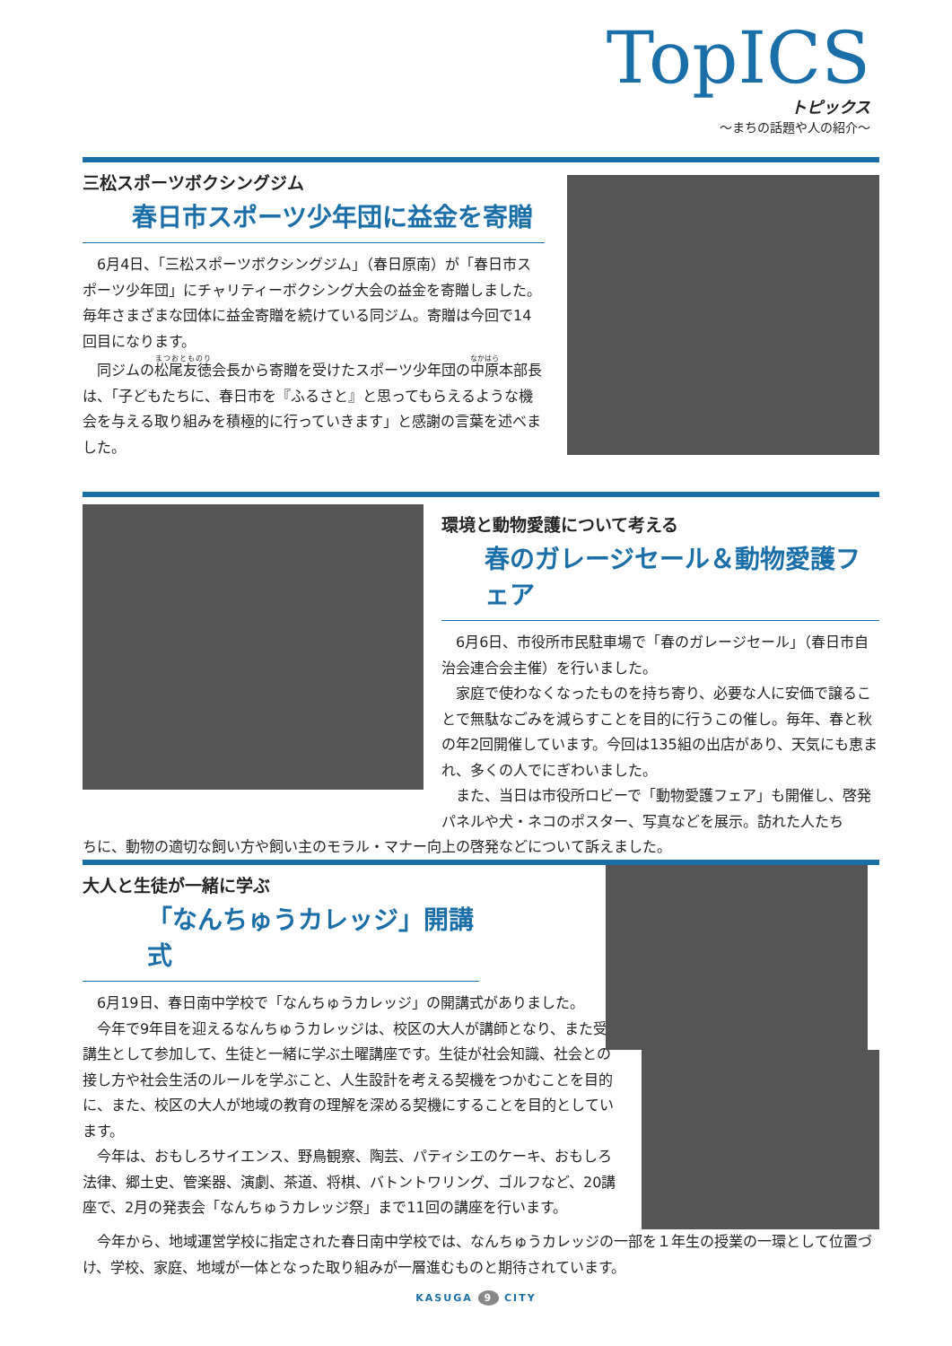TopICS
トピックス
～まちの話題や人の紹介～
三松スポーツボクシングジム
春日市スポーツ少年団に益金を寄贈
6月4日、「三松スポーツボクシングジム」（春日原南）が「春日市スポーツ少年団」にチャリティーボクシング大会の益金を寄贈しました。毎年さまざまな団体に益金寄贈を続けている同ジム。寄贈は今回で14回目になります。
同ジムの松尾友徳会長から寄贈を受けたスポーツ少年団の中原本部長は、「子どもたちに、春日市を『ふるさと』と思ってもらえるような機会を与える取り組みを積極的に行っていきます」と感謝の言葉を述べました。
環境と動物愛護について考える
春のガレージセール＆動物愛護フェア
6月6日、市役所市民駐車場で「春のガレージセール」（春日市自治会連合会主催）を行いました。
家庭で使わなくなったものを持ち寄り、必要な人に安価で譲ることで無駄なごみを減らすことを目的に行うこの催し。毎年、春と秋の年2回開催しています。今回は135組の出店があり、天気にも恵まれ、多くの人でにぎわいました。
また、当日は市役所ロビーで「動物愛護フェア」も開催し、啓発パネルや犬・ネコのポスター、写真などを展示。訪れた人たち
ちに、動物の適切な飼い方や飼い主のモラル・マナー向上の啓発などについて訴えました。
大人と生徒が一緒に学ぶ
「なんちゅうカレッジ」開講式
6月19日、春日南中学校で「なんちゅうカレッジ」の開講式がありました。
今年で9年目を迎えるなんちゅうカレッジは、校区の大人が講師となり、また受講生として参加して、生徒と一緒に学ぶ土曜講座です。生徒が社会知識、社会との接し方や社会生活のルールを学ぶこと、人生設計を考える契機をつかむことを目的に、また、校区の大人が地域の教育の理解を深める契機にすることを目的としています。
今年は、おもしろサイエンス、野鳥観察、陶芸、パティシエのケーキ、おもしろ法律、郷土史、管楽器、演劇、茶道、将棋、バトントワリング、ゴルフなど、20講座で、2月の発表会「なんちゅうカレッジ祭」まで11回の講座を行います。
今年から、地域運営学校に指定された春日南中学校では、なんちゅうカレッジの一部を１年生の授業の一環として位置づけ、学校、家庭、地域が一体となった取り組みが一層進むものと期待されています。
KASUGA 9 CITY